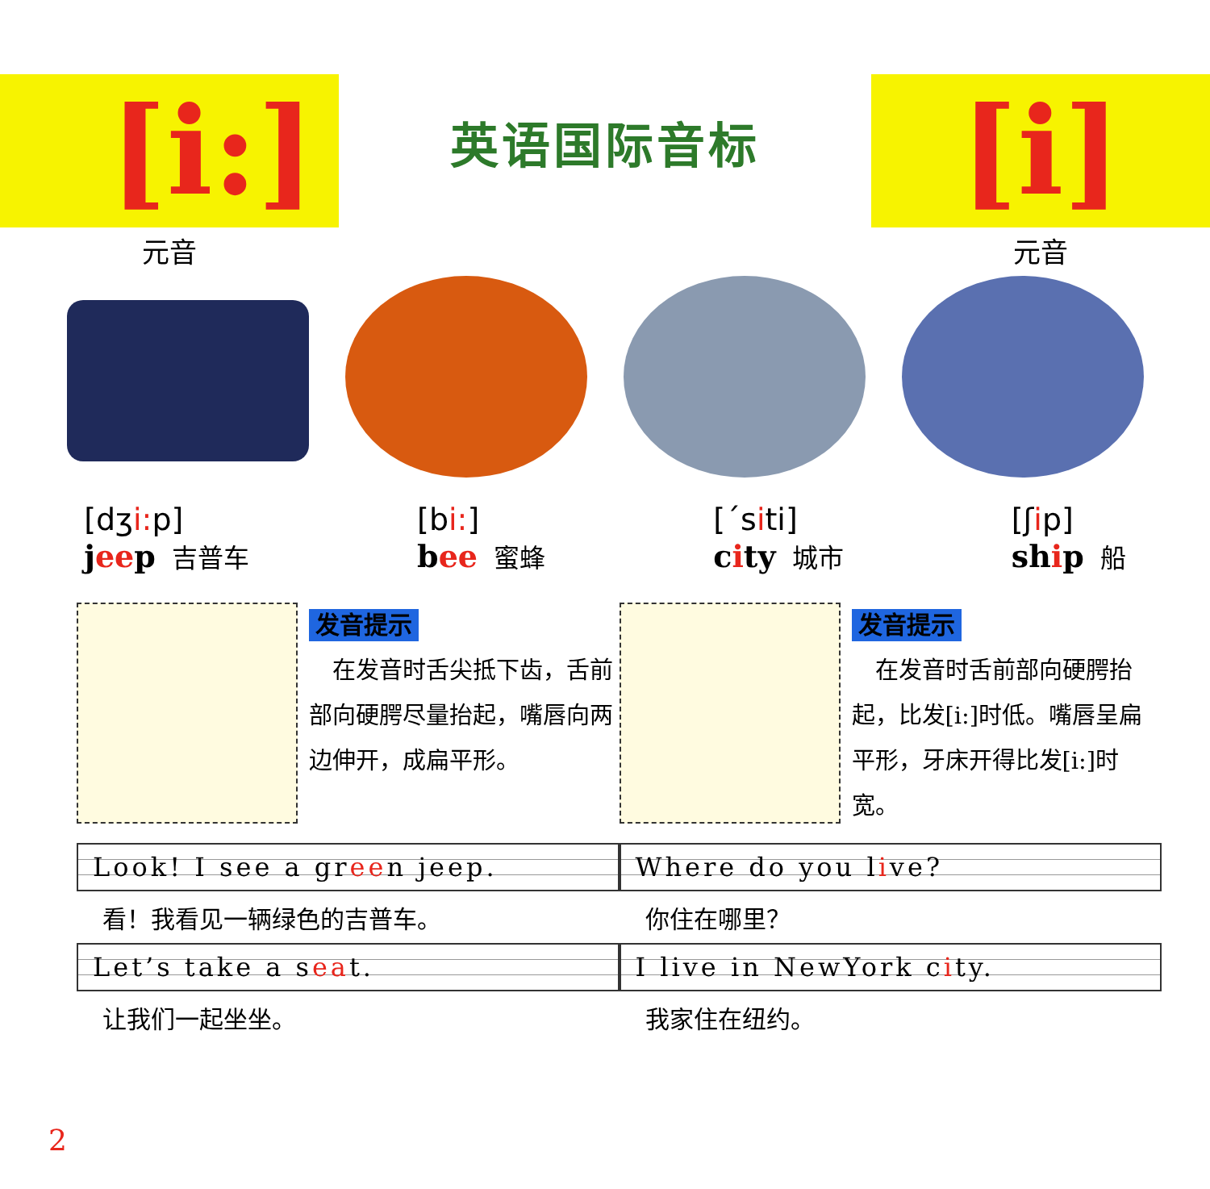[i:]
元音
英语国际音标
[i]
元音
[dʒi: p]
jeep 吉普车
[bi:]
bee 蜜蜂
[ˊsiti]
city 城市
[ʃip]
ship 船
发音提示
　在发音时舌尖抵下齿，舌前部向硬腭尽量抬起，嘴唇向两边伸开，成扁平形。
发音提示
　在发音时舌前部向硬腭抬起，比发[i:]时低。嘴唇呈扁平形，牙床开得比发[i:]时宽。
Look! I see a green jeep.
看！我看见一辆绿色的吉普车。
Let’s take a seat.
让我们一起坐坐。
Where do you live?
你住在哪里？
I live in NewYork city.
我家住在纽约。
2